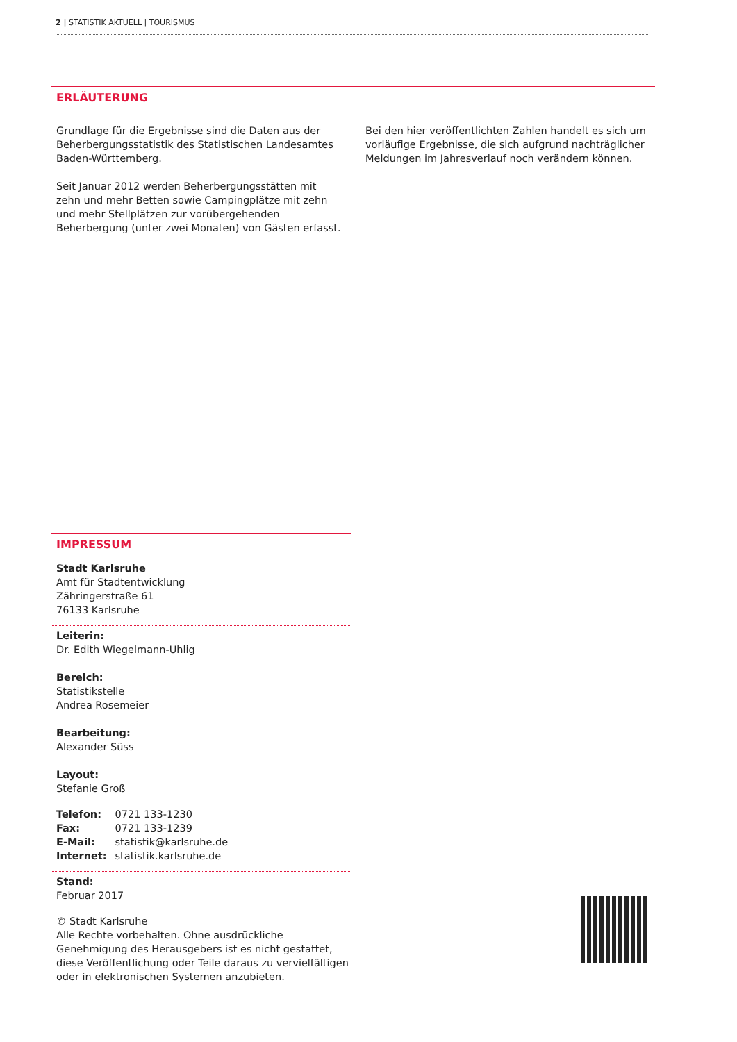2 | STATISTIK AKTUELL | TOURISMUS
ERLÄUTERUNG
Grundlage für die Ergebnisse sind die Daten aus der Beherbergungsstatistik des Statistischen Landesamtes Baden-Württemberg.
Seit Januar 2012 werden Beherbergungsstätten mit zehn und mehr Betten sowie Campingplätze mit zehn und mehr Stellplätzen zur vorübergehenden Beherbergung (unter zwei Monaten) von Gästen erfasst.
Bei den hier veröffentlichten Zahlen handelt es sich um vorläufige Ergebnisse, die sich aufgrund nachträglicher Meldungen im Jahresverlauf noch verändern können.
IMPRESSUM
Stadt Karlsruhe
Amt für Stadtentwicklung
Zähringerstraße 61
76133 Karlsruhe
Leiterin:
Dr. Edith Wiegelmann-Uhlig
Bereich:
Statistikstelle
Andrea Rosemeier
Bearbeitung:
Alexander Süss
Layout:
Stefanie Groß
| Telefon: | 0721 133-1230 |
| Fax: | 0721 133-1239 |
| E-Mail: | statistik@karlsruhe.de |
| Internet: | statistik.karlsruhe.de |
Stand:
Februar 2017
© Stadt Karlsruhe
Alle Rechte vorbehalten. Ohne ausdrückliche Genehmigung des Herausgebers ist es nicht gestattet, diese Veröffentlichung oder Teile daraus zu vervielfältigen oder in elektronischen Systemen anzubieten.